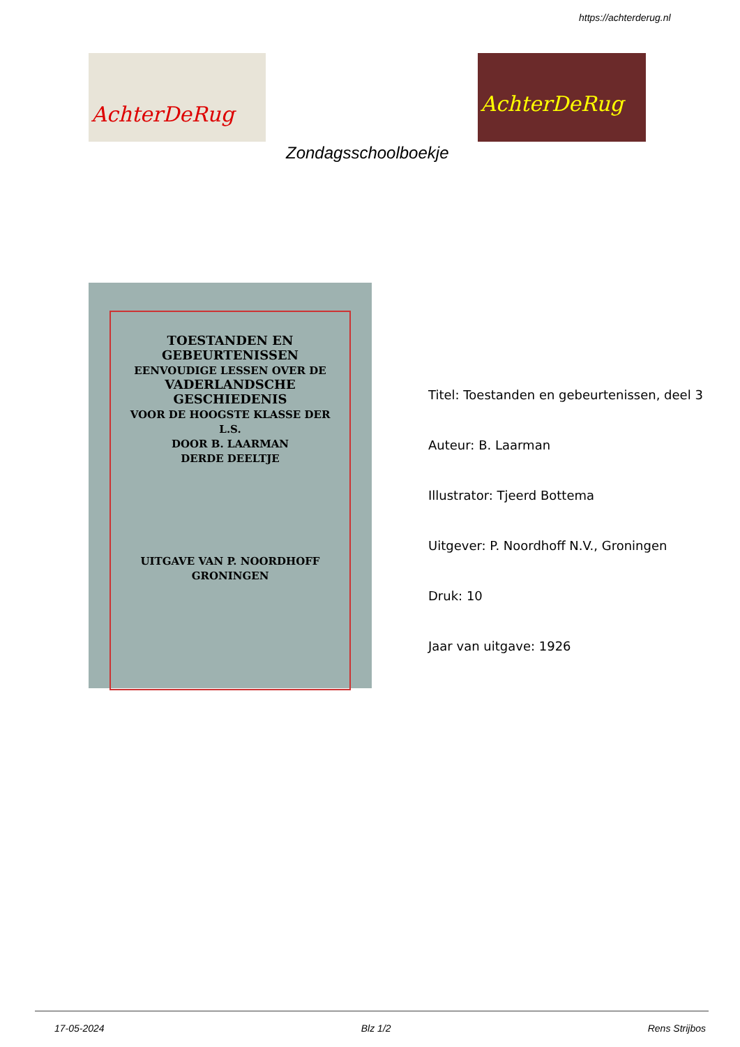https://achterderug.nl
AchterDeRug AchterDeRug
Zondagsschoolboekje
TOESTANDEN EN GEBEURTENISSEN
EENVOUDIGE LESSEN OVER DE
VADERLANDSCHE GESCHIEDENIS
VOOR DE HOOGSTE KLASSE DER L.S.
DOOR B. LAARMAN
DERDE DEELTJE
UITGAVE VAN P. NOORDHOFF GRONINGEN
Titel: Toestanden en gebeurtenissen, deel 3
Auteur: B. Laarman
Illustrator: Tjeerd Bottema
Uitgever: P. Noordhoff N.V., Groningen
Druk: 10
Jaar van uitgave: 1926
17-05-2024 Blz 1/2 Rens Strijbos